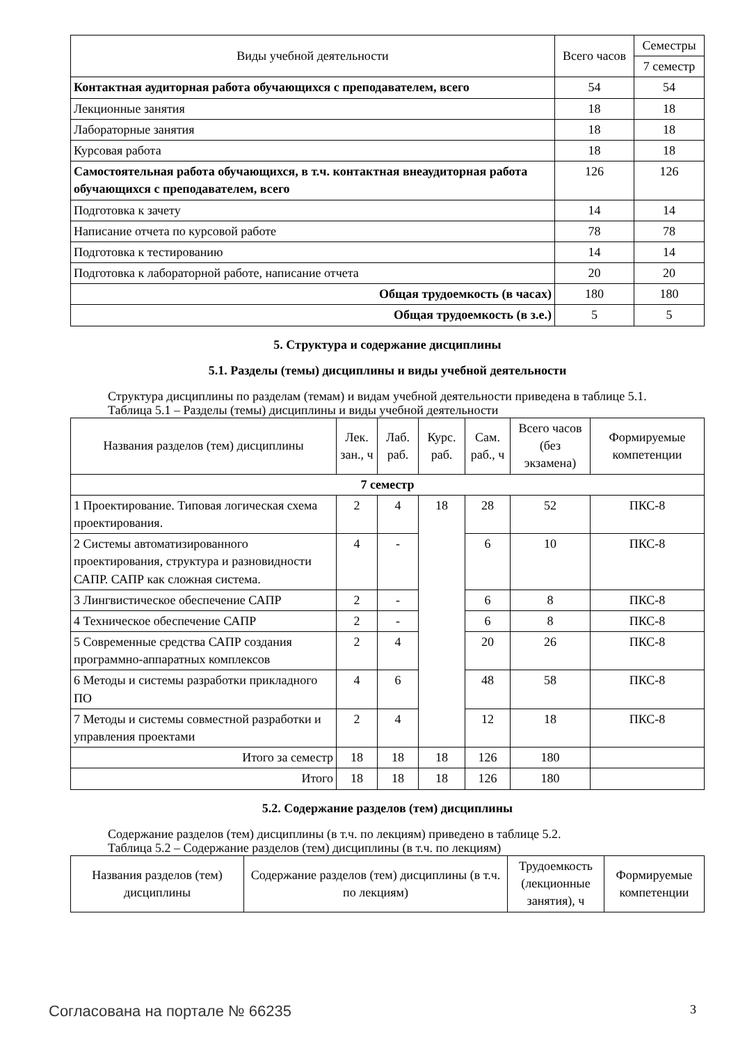| Виды учебной деятельности | Всего часов | Семестры |
| --- | --- | --- |
| | | 7 семестр |
| Контактная аудиторная работа обучающихся с преподавателем, всего | 54 | 54 |
| Лекционные занятия | 18 | 18 |
| Лабораторные занятия | 18 | 18 |
| Курсовая работа | 18 | 18 |
| Самостоятельная работа обучающихся, в т.ч. контактная внеаудиторная работа обучающихся с преподавателем, всего | 126 | 126 |
| Подготовка к зачету | 14 | 14 |
| Написание отчета по курсовой работе | 78 | 78 |
| Подготовка к тестированию | 14 | 14 |
| Подготовка к лабораторной работе, написание отчета | 20 | 20 |
| Общая трудоемкость (в часах) | 180 | 180 |
| Общая трудоемкость (в з.е.) | 5 | 5 |
5. Структура и содержание дисциплины
5.1. Разделы (темы) дисциплины и виды учебной деятельности
Структура дисциплины по разделам (темам) и видам учебной деятельности приведена в таблице 5.1.
Таблица 5.1 – Разделы (темы) дисциплины и виды учебной деятельности
| Названия разделов (тем) дисциплины | Лек. зан., ч | Лаб. раб. | Курс. раб. | Сам. раб., ч | Всего часов (без экзамена) | Формируемые компетенции |
| --- | --- | --- | --- | --- | --- | --- |
| 7 семестр | | | | | | |
| 1 Проектирование. Типовая логическая схема проектирования. | 2 | 4 | 18 | 28 | 52 | ПКС-8 |
| 2 Системы автоматизированного проектирования, структура и разновидности САПР. САПР как сложная система. | 4 | - | | 6 | 10 | ПКС-8 |
| 3 Лингвистическое обеспечение САПР | 2 | - | | 6 | 8 | ПКС-8 |
| 4 Техническое обеспечение САПР | 2 | - | | 6 | 8 | ПКС-8 |
| 5 Современные средства САПР создания программно-аппаратных комплексов | 2 | 4 | | 20 | 26 | ПКС-8 |
| 6 Методы и системы разработки прикладного ПО | 4 | 6 | | 48 | 58 | ПКС-8 |
| 7 Методы и системы совместной разработки и управления проектами | 2 | 4 | | 12 | 18 | ПКС-8 |
| Итого за семестр | 18 | 18 | 18 | 126 | 180 | |
| Итого | 18 | 18 | 18 | 126 | 180 | |
5.2. Содержание разделов (тем) дисциплины
Содержание разделов (тем) дисциплины (в т.ч. по лекциям) приведено в таблице 5.2.
Таблица 5.2 – Содержание разделов (тем) дисциплины (в т.ч. по лекциям)
| Названия разделов (тем) дисциплины | Содержание разделов (тем) дисциплины (в т.ч. по лекциям) | Трудоемкость (лекционные занятия), ч | Формируемые компетенции |
| --- | --- | --- | --- |
Согласована на портале № 66235 3